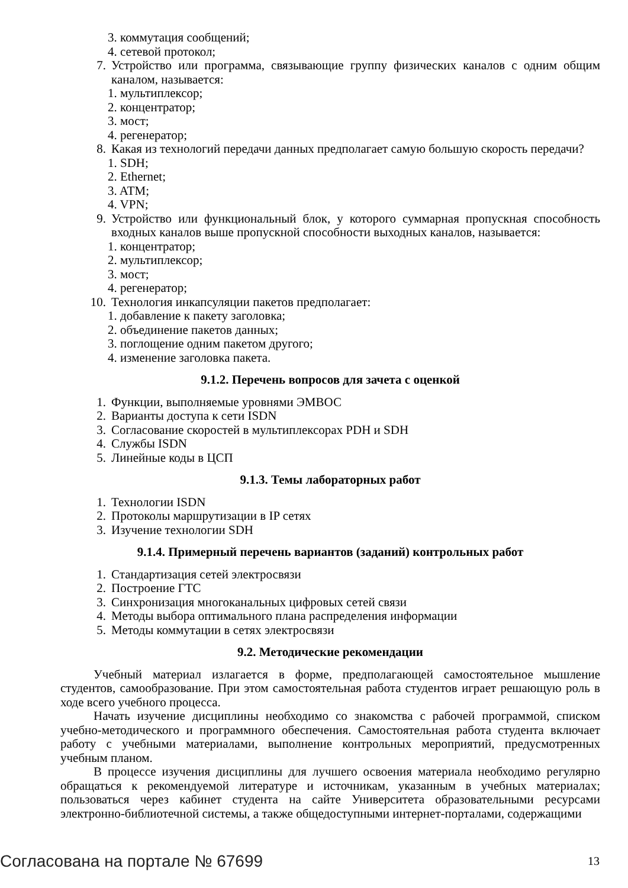3. коммутация сообщений;
4. сетевой протокол;
7. Устройство или программа, связывающие группу физических каналов с одним общим каналом, называется:
1. мультиплексор;
2. концентратор;
3. мост;
4. регенератор;
8. Какая из технологий передачи данных предполагает самую большую скорость передачи?
1. SDH;
2. Ethernet;
3. ATM;
4. VPN;
9. Устройство или функциональный блок, у которого суммарная пропускная способность входных каналов выше пропускной способности выходных каналов, называется:
1. концентратор;
2. мультиплексор;
3. мост;
4. регенератор;
10. Технология инкапсуляции пакетов предполагает:
1. добавление к пакету заголовка;
2. объединение пакетов данных;
3. поглощение одним пакетом другого;
4. изменение заголовка пакета.
9.1.2. Перечень вопросов для зачета с оценкой
1. Функции, выполняемые уровнями ЭМВОС
2. Варианты доступа к сети ISDN
3. Согласование скоростей в мультиплексорах PDH и SDH
4. Службы ISDN
5. Линейные коды в ЦСП
9.1.3. Темы лабораторных работ
1. Технологии ISDN
2. Протоколы маршрутизации в IP сетях
3. Изучение технологии SDH
9.1.4. Примерный перечень вариантов (заданий) контрольных работ
1. Стандартизация сетей электросвязи
2. Построение ГТС
3. Синхронизация многоканальных цифровых сетей связи
4. Методы выбора оптимального плана распределения информации
5. Методы коммутации в сетях электросвязи
9.2. Методические рекомендации
Учебный материал излагается в форме, предполагающей самостоятельное мышление студентов, самообразование. При этом самостоятельная работа студентов играет решающую роль в ходе всего учебного процесса.
Начать изучение дисциплины необходимо со знакомства с рабочей программой, списком учебно-методического и программного обеспечения. Самостоятельная работа студента включает работу с учебными материалами, выполнение контрольных мероприятий, предусмотренных учебным планом.
В процессе изучения дисциплины для лучшего освоения материала необходимо регулярно обращаться к рекомендуемой литературе и источникам, указанным в учебных материалах; пользоваться через кабинет студента на сайте Университета образовательными ресурсами электронно-библиотечной системы, а также общедоступными интернет-порталами, содержащими
Согласована на портале № 67699 13